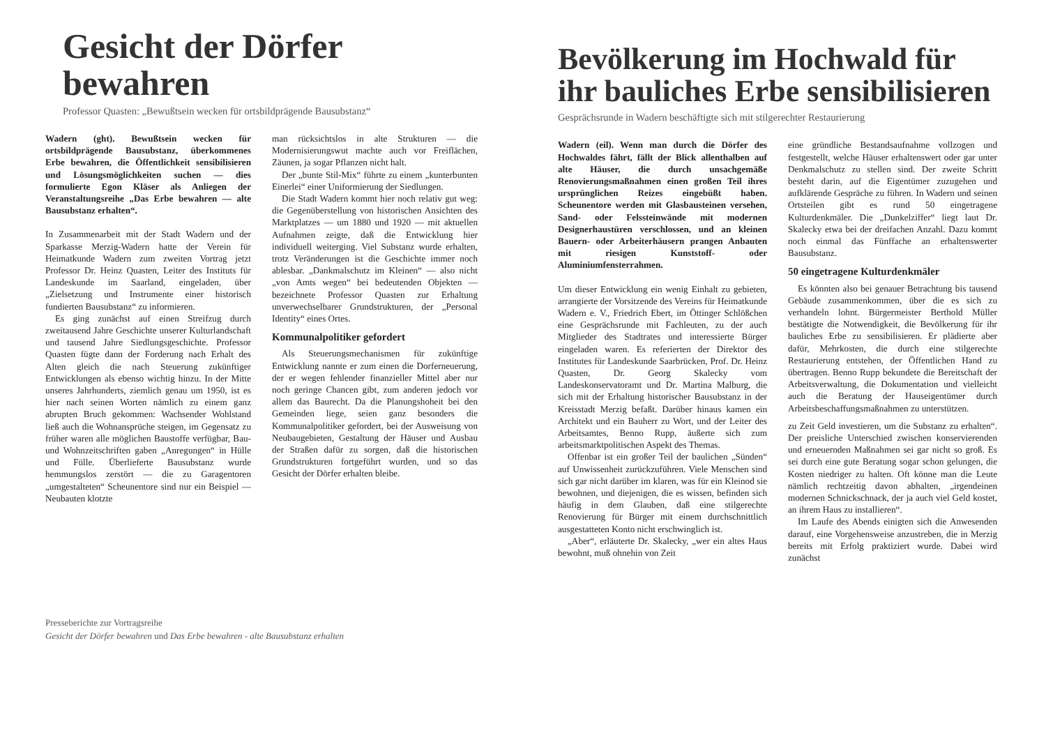Gesicht der Dörfer bewahren
Professor Quasten: „Bewußtsein wecken für ortsbildprägende Bausubstanz“
Wadern (ght). Bewußtsein wecken für ortsbildprägende Bausubstanz, überkommenes Erbe bewahren, die Öffentlichkeit sensibilisieren und Lösungsmöglichkeiten suchen — dies formulierte Egon Kläser als Anliegen der Veranstaltungsreihe „Das Erbe bewahren — alte Bausubstanz erhalten“.
In Zusammenarbeit mit der Stadt Wadern und der Sparkasse Merzig-Wadern hatte der Verein für Heimatkunde Wadern zum zweiten Vortrag jetzt Professor Dr. Heinz Quasten, Leiter des Instituts für Landeskunde im Saarland, eingeladen, über „Zielsetzung und Instrumente einer historisch fundierten Bausubstanz“ zu informieren.
Es ging zunächst auf einen Streifzug durch zweitausend Jahre Geschichte unserer Kulturlandschaft und tausend Jahre Siedlungsgeschichte. Professor Quasten fügte dann der Forderung nach Erhalt des Alten gleich die nach Steuerung zukünftiger Entwicklungen als ebenso wichtig hinzu. In der Mitte unseres Jahrhunderts, ziemlich genau um 1950, ist es hier nach seinen Worten nämlich zu einem ganz abrupten Bruch gekommen: Wachsender Wohlstand ließ auch die Wohnansprüche steigen, im Gegensatz zu früher waren alle möglichen Baustoffe verfügbar, Bau- und Wohnzeitschriften gaben „Anregungen“ in Hülle und Fülle. Überlieferte Bausubstanz wurde hemmungslos zerstört — die zu Garagentoren „umgestalteten“ Scheunentore sind nur ein Beispiel — Neubauten klotzte
man rücksichtslos in alte Strukturen — die Modernisierungswut machte auch vor Freiflächen, Zäunen, ja sogar Pflanzen nicht halt.
Der „bunte Stil-Mix“ führte zu einem „kunterbunten Einerlei“ einer Uniformierung der Siedlungen.
Die Stadt Wadern kommt hier noch relativ gut weg: die Gegenüberstellung von historischen Ansichten des Marktplatzes — um 1880 und 1920 — mit aktuellen Aufnahmen zeigte, daß die Entwicklung hier individuell weiterging. Viel Substanz wurde erhalten, trotz Veränderungen ist die Geschichte immer noch ablesbar. „Dankmalschutz im Kleinen“ — also nicht „von Amts wegen“ bei bedeutenden Objekten — bezeichnete Professor Quasten zur Erhaltung unverwechselbarer Grundstrukturen, der „Personal Identity“ eines Ortes.
Kommunalpolitiker gefordert
Als Steuerungsmechanismen für zukünftige Entwicklung nannte er zum einen die Dorferneuerung, der er wegen fehlender finanzieller Mittel aber nur noch geringe Chancen gibt, zum anderen jedoch vor allem das Baurecht. Da die Planungshoheit bei den Gemeinden liege, seien ganz besonders die Kommunalpolitiker gefordert, bei der Ausweisung von Neubaugebieten, Gestaltung der Häuser und Ausbau der Straßen dafür zu sorgen, daß die historischen Grundstrukturen fortgeführt wurden, und so das Gesicht der Dörfer erhalten bleibe.
Presseberichte zur Vortragsreihe
Gesicht der Dörfer bewahren und Das Erbe bewahren - alte Bausubstanz erhalten
Bevölkerung im Hochwald für ihr bauliches Erbe sensibilisieren
Gesprächsrunde in Wadern beschäftigte sich mit stilgerechter Restaurierung
Wadern (eil). Wenn man durch die Dörfer des Hochwaldes fährt, fällt der Blick allenthalben auf alte Häuser, die durch unsachgemäße Renovierungsmaßnahmen einen großen Teil ihres ursprünglichen Reizes eingebüßt haben. Scheunentore werden mit Glasbausteinen versehen, Sand- oder Felssteinwände mit modernen Designerhaustüren verschlossen, und an kleinen Bauern- oder Arbeiterhäusern prangen Anbauten mit riesigen Kunststoff- oder Aluminiumfensterrahmen.
Um dieser Entwicklung ein wenig Einhalt zu gebieten, arrangierte der Vorsitzende des Vereins für Heimatkunde Wadern e. V., Friedrich Ebert, im Öttinger Schlößchen eine Gesprächsrunde mit Fachleuten, zu der auch Mitglieder des Stadtrates und interessierte Bürger eingeladen waren. Es referierten der Direktor des Institutes für Landeskunde Saarbrücken, Prof. Dr. Heinz Quasten, Dr. Georg Skalecky vom Landeskonservatoramt und Dr. Martina Malburg, die sich mit der Erhaltung historischer Bausubstanz in der Kreisstadt Merzig befaßt. Darüber hinaus kamen ein Architekt und ein Bauherr zu Wort, und der Leiter des Arbeitsamtes, Benno Rupp, äußerte sich zum arbeitsmarktpolitischen Aspekt des Themas.
Offenbar ist ein großer Teil der baulichen „Sünden“ auf Unwissenheit zurückzuführen. Viele Menschen sind sich gar nicht darüber im klaren, was für ein Kleinod sie bewohnen, und diejenigen, die es wissen, befinden sich häufig in dem Glauben, daß eine stilgerechte Renovierung für Bürger mit einem durchschnittlich ausgestatteten Konto nicht erschwinglich ist.
„Aber“, erläuterte Dr. Skalecky, „wer ein altes Haus bewohnt, muß ohnehin von Zeit
eine gründliche Bestandsaufnahme vollzogen und festgestellt, welche Häuser erhaltenswert oder gar unter Denkmalschutz zu stellen sind. Der zweite Schritt besteht darin, auf die Eigentümer zuzugehen und aufklärende Gespräche zu führen. In Wadern und seinen Ortsteilen gibt es rund 50 eingetragene Kulturdenkmäler. Die „Dunkelziffer“ liegt laut Dr. Skalecky etwa bei der dreifachen Anzahl. Dazu kommt noch einmal das Fünffache an erhaltenswerter Bausubstanz.
50 eingetragene Kulturdenkmäler
Es könnten also bei genauer Betrachtung bis tausend Gebäude zusammenkommen, über die es sich zu verhandeln lohnt. Bürgermeister Berthold Müller bestätigte die Notwendigkeit, die Bevölkerung für ihr bauliches Erbe zu sensibilisieren. Er plädierte aber dafür, Mehrkosten, die durch eine stilgerechte Restaurierung entstehen, der Öffentlichen Hand zu übertragen. Benno Rupp bekundete die Bereitschaft der Arbeitsverwaltung, die Dokumentation und vielleicht auch die Beratung der Hauseigentümer durch Arbeitsbeschaffungsmaßnahmen zu unterstützen.
zu Zeit Geld investieren, um die Substanz zu erhalten“. Der preisliche Unterschied zwischen konservierenden und erneuernden Maßnahmen sei gar nicht so groß. Es sei durch eine gute Beratung sogar schon gelungen, die Kosten niedriger zu halten. Oft könne man die Leute nämlich rechtzeitig davon abhalten, „irgendeinen modernen Schnickschnack, der ja auch viel Geld kostet, an ihrem Haus zu installieren“.
Im Laufe des Abends einigten sich die Anwesenden darauf, eine Vorgehensweise anzustreben, die in Merzig bereits mit Erfolg praktiziert wurde. Dabei wird zunächst